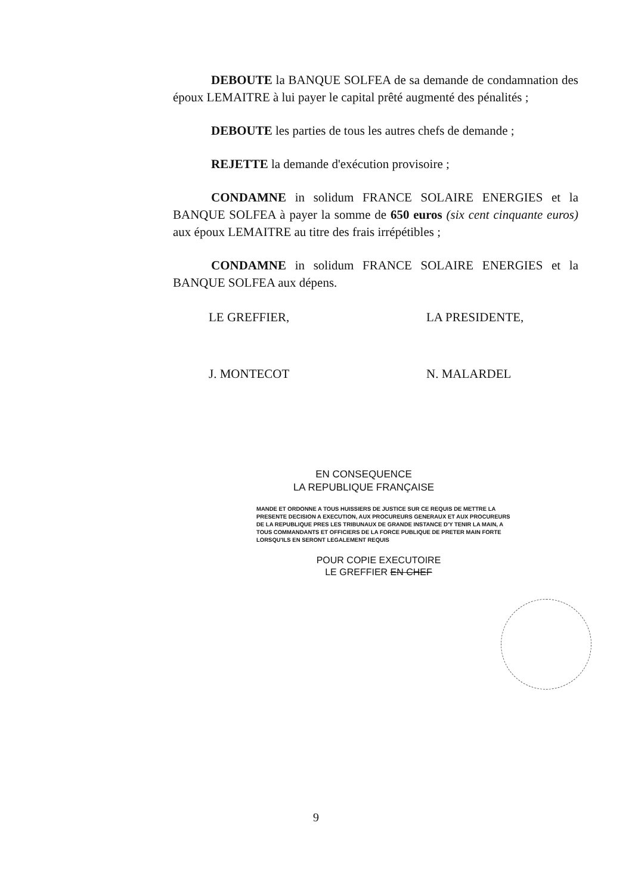DEBOUTE la BANQUE SOLFEA de sa demande de condamnation des époux LEMAITRE à lui payer le capital prêté augmenté des pénalités ;
DEBOUTE les parties de tous les autres chefs de demande ;
REJETTE la demande d'exécution provisoire ;
CONDAMNE in solidum FRANCE SOLAIRE ENERGIES et la BANQUE SOLFEA à payer la somme de 650 euros (six cent cinquante euros) aux époux LEMAITRE au titre des frais irrépétibles ;
CONDAMNE in solidum FRANCE SOLAIRE ENERGIES et la BANQUE SOLFEA aux dépens.
LE GREFFIER,
J. MONTECOT
LA PRESIDENTE,
N. MALARDEL
EN CONSEQUENCE
LA REPUBLIQUE FRANÇAISE
MANDE ET ORDONNE A TOUS HUISSIERS DE JUSTICE SUR CE REQUIS DE METTRE LA PRESENTE DECISION A EXECUTION, AUX PROCUREURS GENERAUX ET AUX PROCUREURS DE LA REPUBLIQUE PRES LES TRIBUNAUX DE GRANDE INSTANCE D'Y TENIR LA MAIN, A TOUS COMMANDANTS ET OFFICIERS DE LA FORCE PUBLIQUE DE PRETER MAIN FORTE LORSQU'ILS EN SERONT LEGALEMENT REQUIS
POUR COPIE EXECUTOIRE
LE GREFFIER EN CHEF
9